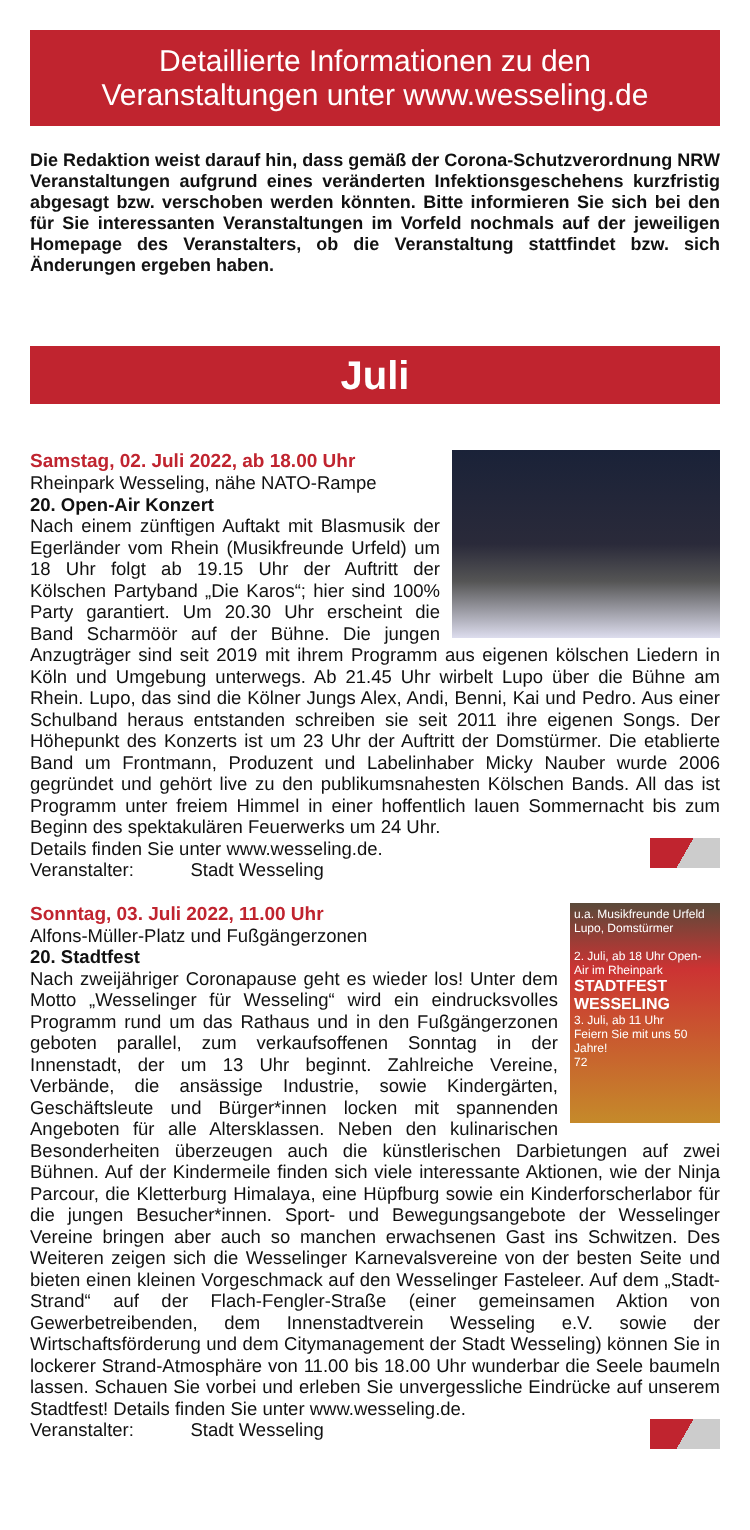Detaillierte Informationen zu den
Veranstaltungen unter www.wesseling.de
Die Redaktion weist darauf hin, dass gemäß der Corona-Schutzverordnung NRW Veranstaltungen aufgrund eines veränderten Infektionsgeschehens kurzfristig abgesagt bzw. verschoben werden könnten. Bitte informieren Sie sich bei den für Sie interessanten Veranstaltungen im Vorfeld nochmals auf der jeweiligen Homepage des Veranstalters, ob die Veranstaltung stattfindet bzw. sich Änderungen ergeben haben.
Juli
Samstag, 02. Juli 2022, ab 18.00 Uhr
Rheinpark Wesseling, nähe NATO-Rampe
20. Open-Air Konzert
Nach einem zünftigen Auftakt mit Blasmusik der Egerländer vom Rhein (Musikfreunde Urfeld) um 18 Uhr folgt ab 19.15 Uhr der Auftritt der Kölschen Partyband „Die Karos“; hier sind 100% Party garantiert. Um 20.30 Uhr erscheint die Band Scharmöör auf der Bühne. Die jungen Anzugträger sind seit 2019 mit ihrem Programm aus eigenen kölschen Liedern in Köln und Umgebung unterwegs. Ab 21.45 Uhr wirbelt Lupo über die Bühne am Rhein. Lupo, das sind die Kölner Jungs Alex, Andi, Benni, Kai und Pedro. Aus einer Schulband heraus entstanden schreiben sie seit 2011 ihre eigenen Songs. Der Höhepunkt des Konzerts ist um 23 Uhr der Auftritt der Domstürmer. Die etablierte Band um Frontmann, Produzent und Labelinhaber Micky Nauber wurde 2006 gegründet und gehört live zu den publikumsnahesten Kölschen Bands. All das ist Programm unter freiem Himmel in einer hoffentlich lauen Sommernacht bis zum Beginn des spektakulären Feuerwerks um 24 Uhr.
Details finden Sie unter www.wesseling.de.
Veranstalter: Stadt Wesseling
u.a. Musikfreunde Urfeld Lupo, Domstürmer
2. Juli, ab 18 Uhr Open-Air im Rheinpark
STADTFEST WESSELING
3. Juli, ab 11 Uhr
Feiern Sie mit uns 50 Jahre!
72
Sonntag, 03. Juli 2022, 11.00 Uhr
Alfons-Müller-Platz und Fußgängerzonen
20. Stadtfest
Nach zweijähriger Coronapause geht es wieder los! Unter dem Motto „Wesselinger für Wesseling“ wird ein eindrucksvolles Programm rund um das Rathaus und in den Fußgängerzonen geboten parallel, zum verkaufsoffenen Sonntag in der Innenstadt, der um 13 Uhr beginnt. Zahlreiche Vereine, Verbände, die ansässige Industrie, sowie Kindergärten, Geschäftsleute und Bürger*innen locken mit spannenden Angeboten für alle Altersklassen. Neben den kulinarischen Besonderheiten überzeugen auch die künstlerischen Darbietungen auf zwei Bühnen. Auf der Kindermeile finden sich viele interessante Aktionen, wie der Ninja Parcour, die Kletterburg Himalaya, eine Hüpfburg sowie ein Kinderforscherlabor für die jungen Besucher*innen. Sport- und Bewegungsangebote der Wesselinger Vereine bringen aber auch so manchen erwachsenen Gast ins Schwitzen. Des Weiteren zeigen sich die Wesselinger Karnevalsvereine von der besten Seite und bieten einen kleinen Vorgeschmack auf den Wesselinger Fasteleer. Auf dem „Stadt-Strand“ auf der Flach-Fengler-Straße (einer gemeinsamen Aktion von Gewerbetreibenden, dem Innenstadtverein Wesseling e.V. sowie der Wirtschaftsförderung und dem Citymanagement der Stadt Wesseling) können Sie in lockerer Strand-Atmosphäre von 11.00 bis 18.00 Uhr wunderbar die Seele baumeln lassen. Schauen Sie vorbei und erleben Sie unvergessliche Eindrücke auf unserem Stadtfest! Details finden Sie unter www.wesseling.de.
Veranstalter: Stadt Wesseling